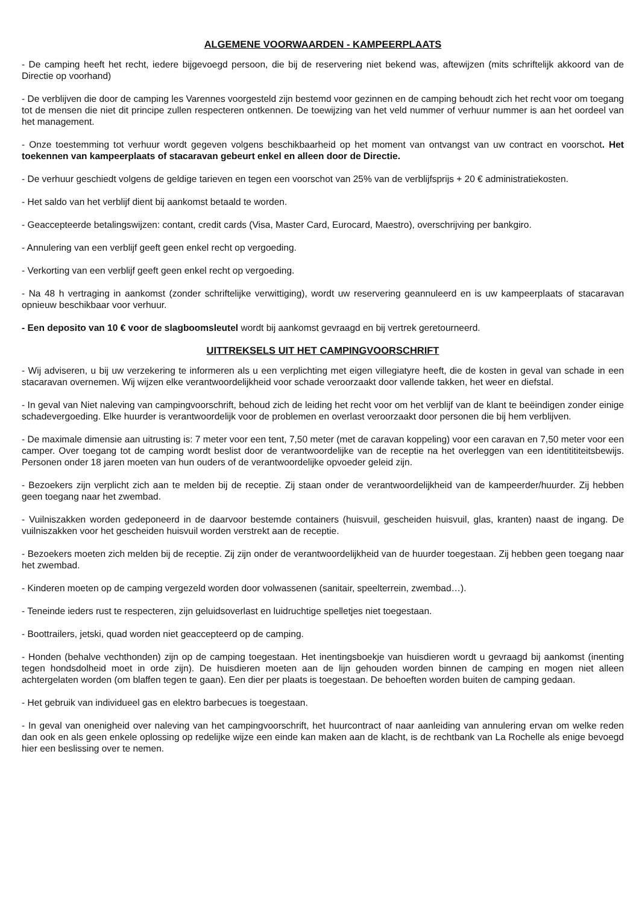ALGEMENE VOORWAARDEN - KAMPEERPLAATS
- De camping heeft het recht, iedere bijgevoegd persoon, die bij de reservering niet bekend was, aftewijzen (mits schriftelijk akkoord van de Directie op voorhand)
- De verblijven die door de camping les Varennes voorgesteld zijn bestemd voor gezinnen en de camping behoudt zich het recht voor om toegang tot de mensen die niet dit principe zullen respecteren ontkennen. De toewijzing van het veld nummer of verhuur nummer is aan het oordeel van het management.
- Onze toestemming tot verhuur wordt gegeven volgens beschikbaarheid op het moment van ontvangst van uw contract en voorschot. Het toekennen van kampeerplaats of stacaravan gebeurt enkel en alleen door de Directie.
- De verhuur geschiedt volgens de geldige tarieven en tegen een voorschot van 25% van de verblijfsprijs + 20 € administratiekosten.
- Het saldo van het verblijf dient bij aankomst betaald te worden.
- Geaccepteerde betalingswijzen: contant, credit cards (Visa, Master Card, Eurocard, Maestro), overschrijving per bankgiro.
- Annulering van een verblijf geeft geen enkel recht op vergoeding.
- Verkorting van een verblijf geeft geen enkel recht op vergoeding.
- Na 48 h vertraging in aankomst (zonder schriftelijke verwittiging), wordt uw reservering geannuleerd en is uw kampeerplaats of stacaravan opnieuw beschikbaar voor verhuur.
- Een deposito van 10 € voor de slagboomsleutel wordt bij aankomst gevraagd en bij vertrek geretourneerd.
UITTREKSELS UIT HET CAMPINGVOORSCHRIFT
- Wij adviseren, u bij uw verzekering te informeren als u een verplichting met eigen villegiatyre heeft, die de kosten in geval van schade in een stacaravan overnemen. Wij wijzen elke verantwoordelijkheid voor schade veroorzaakt door vallende takken, het weer en diefstal.
- In geval van Niet naleving van campingvoorschrift, behoud zich de leiding het recht voor om het verblijf van de klant te beëindigen zonder einige schadevergoeding. Elke huurder is verantwoordelijk voor de problemen en overlast veroorzaakt door personen die bij hem verblijven.
- De maximale dimensie aan uitrusting is: 7 meter voor een tent, 7,50 meter (met de caravan koppeling) voor een caravan en 7,50 meter voor een camper. Over toegang tot de camping wordt beslist door de verantwoordelijke van de receptie na het overleggen van een identitititeitsbewijs. Personen onder 18 jaren moeten van hun ouders of de verantwoordelijke opvoeder geleid zijn.
- Bezoekers zijn verplicht zich aan te melden bij de receptie. Zij staan onder de verantwoordelijkheid van de kampeerder/huurder. Zij hebben geen toegang naar het zwembad.
- Vuilniszakken worden gedeponeerd in de daarvoor bestemde containers (huisvuil, gescheiden huisvuil, glas, kranten) naast de ingang. De vuilniszakken voor het gescheiden huisvuil worden verstrekt aan de receptie.
- Bezoekers moeten zich melden bij de receptie. Zij zijn onder de verantwoordelijkheid van de huurder toegestaan. Zij hebben geen toegang naar het zwembad.
- Kinderen moeten op de camping vergezeld worden door volwassenen (sanitair, speelterrein, zwembad…).
- Teneinde ieders rust te respecteren, zijn geluidsoverlast en luidruchtige spelletjes niet toegestaan.
- Boottrailers, jetski, quad worden niet geaccepteerd op de camping.
- Honden (behalve vechthonden) zijn op de camping toegestaan. Het inentingsboekje van huisdieren wordt u gevraagd bij aankomst (inenting tegen hondsdolheid moet in orde zijn). De huisdieren moeten aan de lijn gehouden worden binnen de camping en mogen niet alleen achtergelaten worden (om blaffen tegen te gaan). Een dier per plaats is toegestaan. De behoeften worden buiten de camping gedaan.
- Het gebruik van individueel gas en elektro barbecues is toegestaan.
- In geval van onenigheid over naleving van het campingvoorschrift, het huurcontract of naar aanleiding van annulering ervan om welke reden dan ook en als geen enkele oplossing op redelijke wijze een einde kan maken aan de klacht, is de rechtbank van La Rochelle als enige bevoegd hier een beslissing over te nemen.